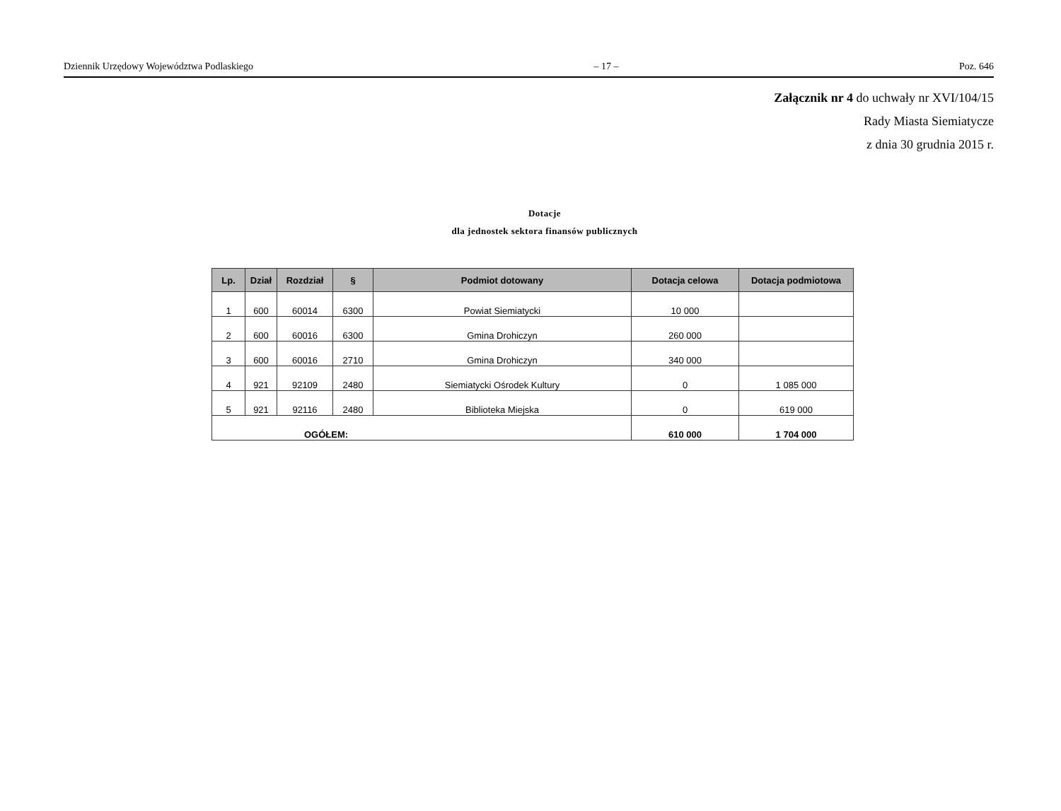Dziennik Urzędowy Województwa Podlaskiego – 17 – Poz. 646
Załącznik nr 4 do uchwały nr XVI/104/15
Rady Miasta Siemiatycze
z dnia 30 grudnia 2015 r.
Dotacje
dla jednostek sektora finansów publicznych
| Lp. | Dział | Rozdział | § | Podmiot dotowany | Dotacja celowa | Dotacja podmiotowa |
| --- | --- | --- | --- | --- | --- | --- |
| 1 | 600 | 60014 | 6300 | Powiat Siemiatycki | 10 000 | |
| 2 | 600 | 60016 | 6300 | Gmina Drohiczyn | 260 000 | |
| 3 | 600 | 60016 | 2710 | Gmina Drohiczyn | 340 000 | |
| 4 | 921 | 92109 | 2480 | Siemiatycki Ośrodek Kultury | 0 | 1 085 000 |
| 5 | 921 | 92116 | 2480 | Biblioteka Miejska | 0 | 619 000 |
| OGÓŁEM: | | | | | 610 000 | 1 704 000 |